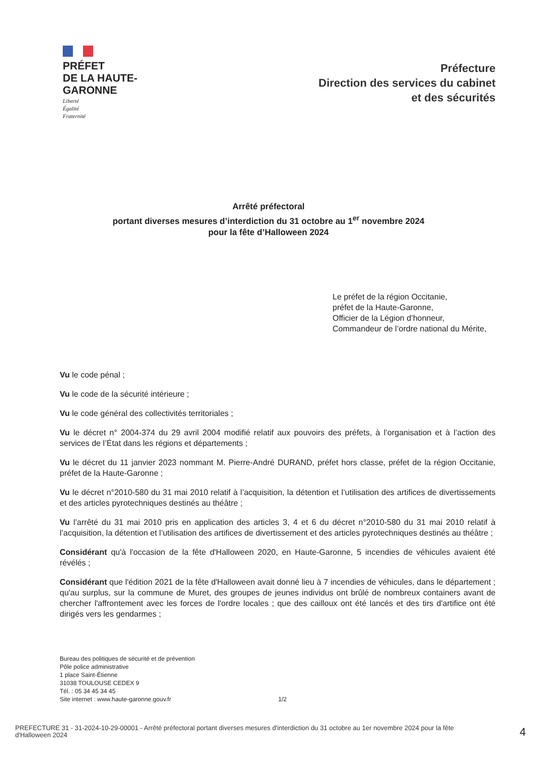PRÉFET
DE LA HAUTE-
GARONNE
Liberté
Égalité
Fraternité
Préfecture
Direction des services du cabinet
et des sécurités
Arrêté préfectoral
portant diverses mesures d’interdiction du 31 octobre au 1<sup>er</sup> novembre 2024
pour la fête d’Halloween 2024
Le préfet de la région Occitanie,
préfet de la Haute-Garonne,
Officier de la Légion d’honneur,
Commandeur de l’ordre national du Mérite,
Vu le code pénal ;
Vu le code de la sécurité intérieure ;
Vu le code général des collectivités territoriales ;
Vu le décret n° 2004-374 du 29 avril 2004 modifié relatif aux pouvoirs des préfets, à l’organisation et à l’action des services de l’État dans les régions et départements ;
Vu le décret du 11 janvier 2023 nommant M. Pierre-André DURAND, préfet hors classe, préfet de la région Occitanie, préfet de la Haute-Garonne ;
Vu le décret n°2010-580 du 31 mai 2010 relatif à l’acquisition, la détention et l’utilisation des artifices de divertissements et des articles pyrotechniques destinés au théâtre ;
Vu l’arrêté du 31 mai 2010 pris en application des articles 3, 4 et 6 du décret n°2010-580 du 31 mai 2010 relatif à l’acquisition, la détention et l’utilisation des artifices de divertissement et des articles pyrotechniques destinés au théâtre ;
Considérant qu'à l'occasion de la fête d'Halloween 2020, en Haute-Garonne, 5 incendies de véhicules avaient été révélés ;
Considérant que l'édition 2021 de la fête d'Halloween avait donné lieu à 7 incendies de véhicules, dans le département ; qu'au surplus, sur la commune de Muret, des groupes de jeunes individus ont brûlé de nombreux containers avant de chercher l'affrontement avec les forces de l'ordre locales ; que des cailloux ont été lancés et des tirs d'artifice ont été dirigés vers les gendarmes ;
Bureau des politiques de sécurité et de prévention
Pôle police administrative
1 place Saint-Étienne
31038 TOULOUSE CEDEX 9
Tél. : 05 34 45 34 45
Site internet : www.haute-garonne.gouv.fr
1/2
PREFECTURE 31 - 31-2024-10-29-00001 - Arrêté préfectoral portant diverses mesures d'interdiction du 31 octobre au 1er novembre 2024 pour la fête d'Halloween 2024
4